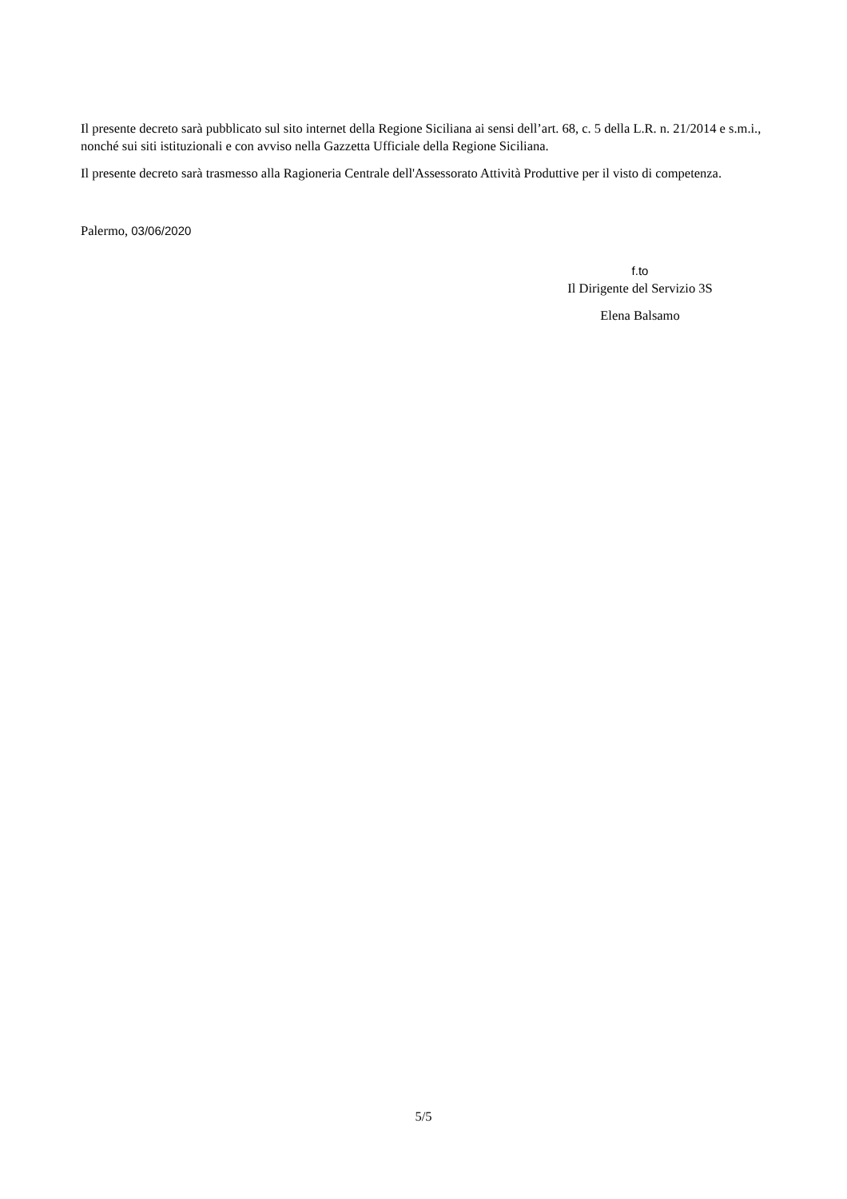Il presente decreto sarà pubblicato sul sito internet della Regione Siciliana ai sensi dell’art. 68, c. 5 della L.R. n. 21/2014 e s.m.i., nonché sui siti istituzionali e con avviso nella Gazzetta Ufficiale della Regione Siciliana.
Il presente decreto sarà trasmesso alla Ragioneria Centrale dell'Assessorato Attività Produttive per il visto di competenza.
Palermo, 03/06/2020
f.to
Il Dirigente del Servizio 3S
Elena Balsamo
5/5